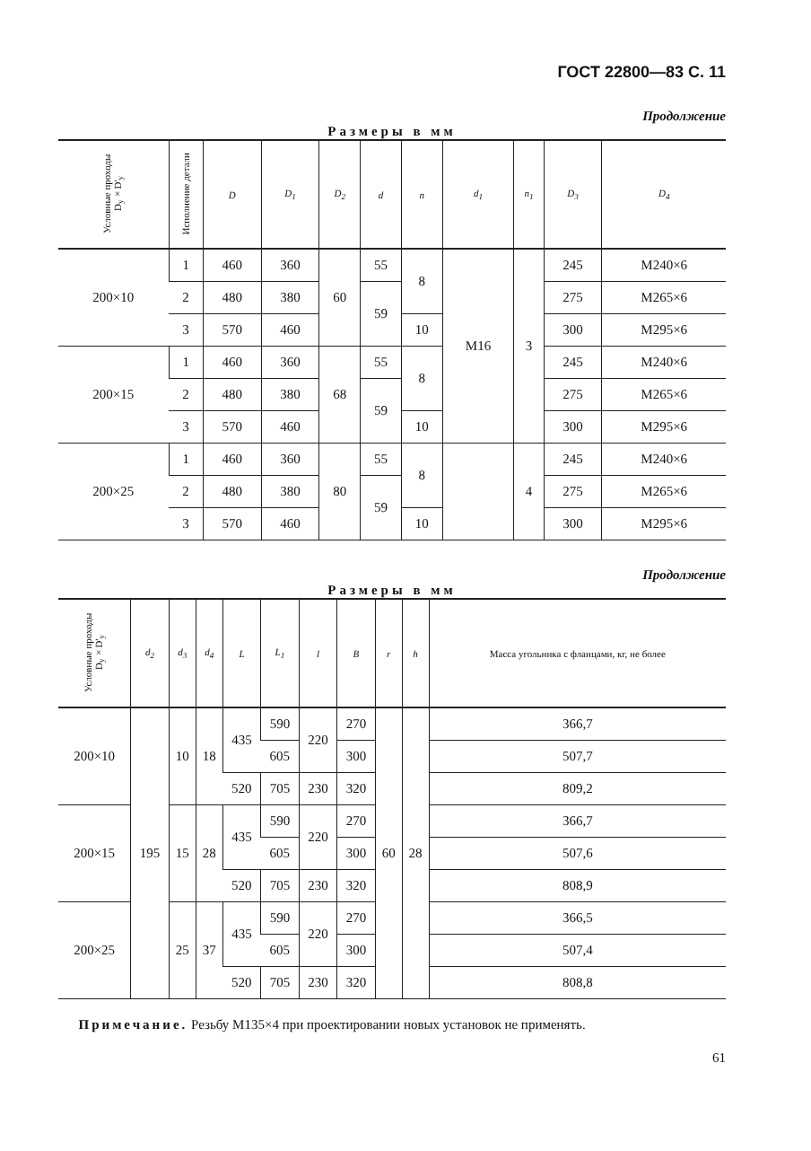ГОСТ 22800—83 С. 11
Продолжение
Размеры в мм
| Условные проходы D<sub>y</sub>×D'<sub>y</sub> | Исполнение детали | D | D<sub>1</sub> | D<sub>2</sub> | d | n | d<sub>1</sub> | n<sub>1</sub> | D<sub>3</sub> | D<sub>4</sub> |
| --- | --- | --- | --- | --- | --- | --- | --- | --- | --- | --- |
| 200×10 | 1 | 460 | 360 | 60 | 55 | 8 | M16 | 3 | 245 | M240×6 |
| | 2 | 480 | 380 | | 59 | | | | 275 | M265×6 |
| | 3 | 570 | 460 | | | 10 | | | 300 | M295×6 |
| 200×15 | 1 | 460 | 360 | 68 | 55 | 8 | | | 245 | M240×6 |
| | 2 | 480 | 380 | | 59 | | | | 275 | M265×6 |
| | 3 | 570 | 460 | | | 10 | | | 300 | M295×6 |
| 200×25 | 1 | 460 | 360 | 80 | 55 | 8 | | 4 | 245 | M240×6 |
| | 2 | 480 | 380 | | 59 | | | | 275 | M265×6 |
| | 3 | 570 | 460 | | | 10 | | | 300 | M295×6 |
Продолжение
Размеры в мм
| Условные проходы D<sub>y</sub>×D'<sub>y</sub> | d<sub>2</sub> | d<sub>3</sub> | d<sub>4</sub> | L | L<sub>1</sub> | l | B | r | h | Масса угольника с фланцами, кг, не более |
| --- | --- | --- | --- | --- | --- | --- | --- | --- | --- | --- |
| 200×10 | 195 | 10 | 18 | 435 | 590 | 220 | 270 | 60 | 28 | 366,7 |
| | | | | | 605 | | 300 | | | 507,7 |
| | | | | 520 | 705 | 230 | 320 | | | 809,2 |
| 200×15 | | 15 | 28 | 435 | 590 | 220 | 270 | | | 366,7 |
| | | | | | 605 | | 300 | | | 507,6 |
| | | | | 520 | 705 | 230 | 320 | | | 808,9 |
| 200×25 | | 25 | 37 | 435 | 590 | 220 | 270 | | | 366,5 |
| | | | | | 605 | | 300 | | | 507,4 |
| | | | | 520 | 705 | 230 | 320 | | | 808,8 |
Примечание. Резьбу M135×4 при проектировании новых установок не применять.
61